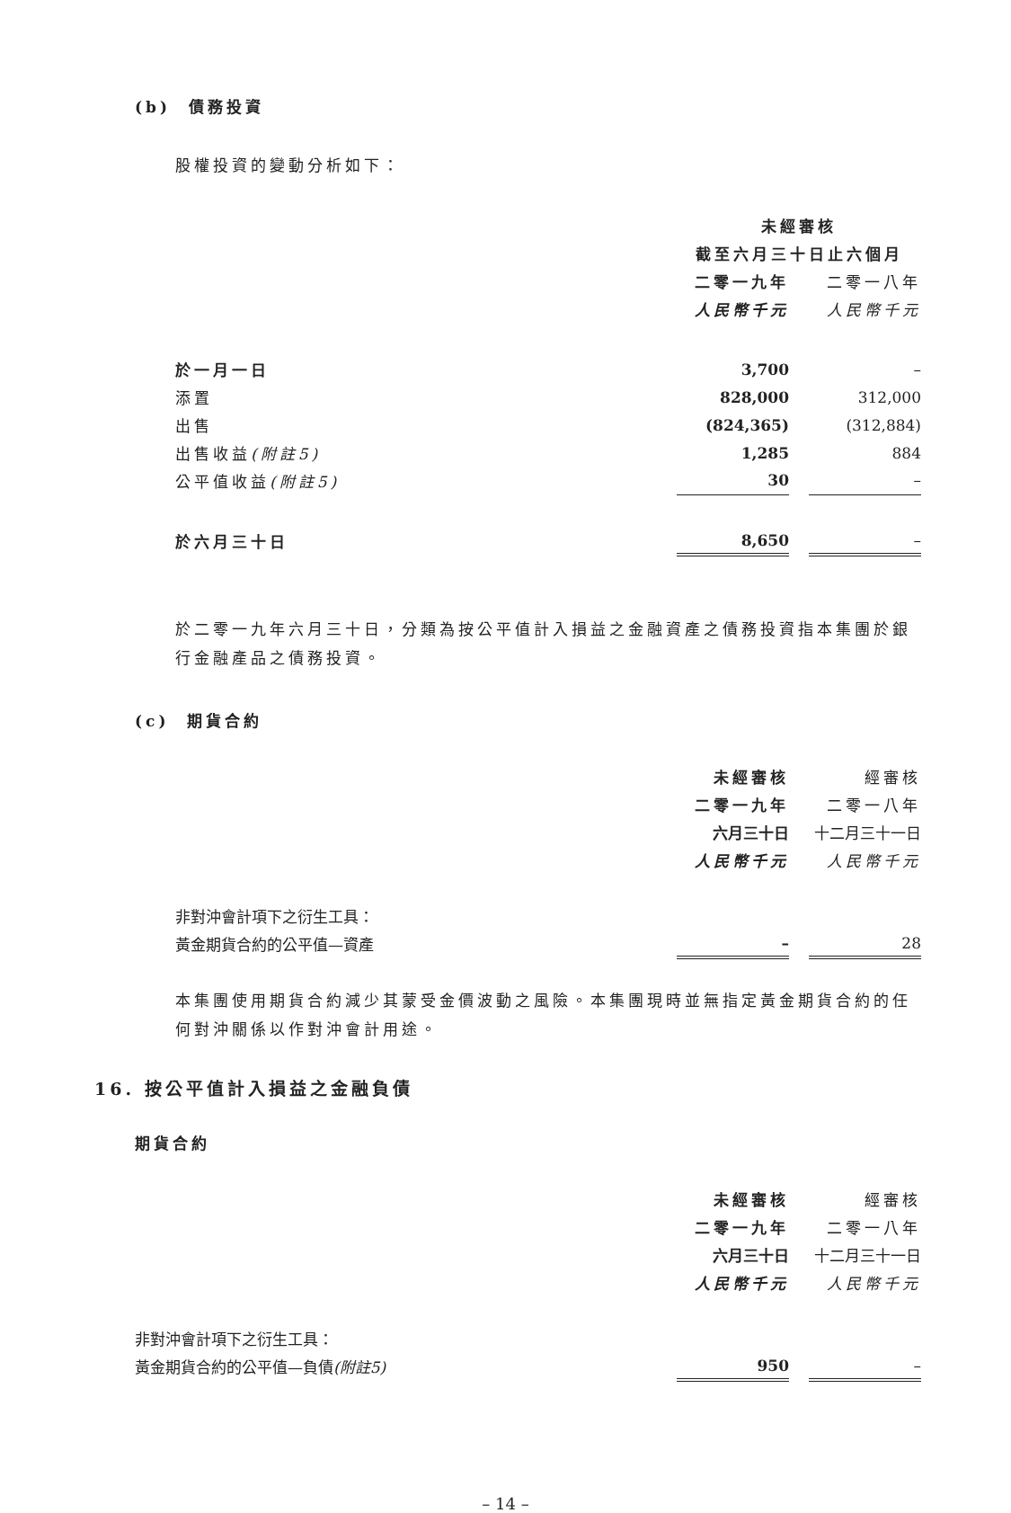(b) 債務投資
股權投資的變動分析如下：
| | 未經審核 | | |
| | 截至六月三十日止六個月 | | |
| | 二零一九年 | | 二零一八年 |
| | 人民幣千元 | | 人民幣千元 |
| 於一月一日 | 3,700 | | – |
| 添置 | 828,000 | | 312,000 |
| 出售 | (824,365) | | (312,884) |
| 出售收益 (附註5) | 1,285 | | 884 |
| 公平值收益 (附註5) | 30 | | – |
| 於六月三十日 | 8,650 | | – |
於二零一九年六月三十日，分類為按公平值計入損益之金融資產之債務投資指本集團於銀行金融產品之債務投資。
(c) 期貨合約
| | 未經審核 | | 經審核 |
| | 二零一九年 | | 二零一八年 |
| | 六月三十日 | | 十二月三十一日 |
| | 人民幣千元 | | 人民幣千元 |
| 非對沖會計項下之衍生工具： | | | |
| 黃金期貨合約的公平值—資產 | – | | 28 |
本集團使用期貨合約減少其蒙受金價波動之風險。本集團現時並無指定黃金期貨合約的任何對沖關係以作對沖會計用途。
16. 按公平值計入損益之金融負債
期貨合約
| | 未經審核 | | 經審核 |
| | 二零一九年 | | 二零一八年 |
| | 六月三十日 | | 十二月三十一日 |
| | 人民幣千元 | | 人民幣千元 |
| 非對沖會計項下之衍生工具： | | | |
| 黃金期貨合約的公平值—負債 (附註5) | 950 | | – |
– 14 –